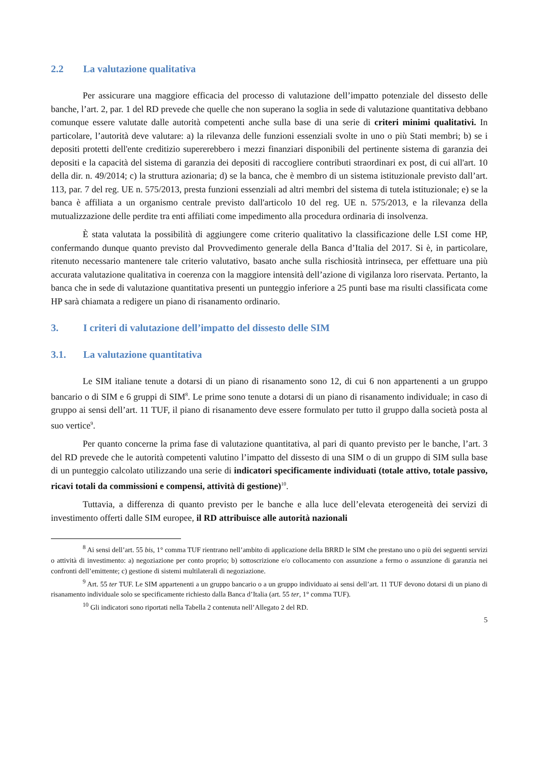2.2 La valutazione qualitativa
Per assicurare una maggiore efficacia del processo di valutazione dell’impatto potenziale del dissesto delle banche, l’art. 2, par. 1 del RD prevede che quelle che non superano la soglia in sede di valutazione quantitativa debbano comunque essere valutate dalle autorità competenti anche sulla base di una serie di criteri minimi qualitativi. In particolare, l’autorità deve valutare: a) la rilevanza delle funzioni essenziali svolte in uno o più Stati membri; b) se i depositi protetti dell'ente creditizio supererebbero i mezzi finanziari disponibili del pertinente sistema di garanzia dei depositi e la capacità del sistema di garanzia dei depositi di raccogliere contributi straordinari ex post, di cui all'art. 10 della dir. n. 49/2014; c) la struttura azionaria; d) se la banca, che è membro di un sistema istituzionale previsto dall’art. 113, par. 7 del reg. UE n. 575/2013, presta funzioni essenziali ad altri membri del sistema di tutela istituzionale; e) se la banca è affiliata a un organismo centrale previsto dall'articolo 10 del reg. UE n. 575/2013, e la rilevanza della mutualizzazione delle perdite tra enti affiliati come impedimento alla procedura ordinaria di insolvenza.
È stata valutata la possibilità di aggiungere come criterio qualitativo la classificazione delle LSI come HP, confermando dunque quanto previsto dal Provvedimento generale della Banca d’Italia del 2017. Si è, in particolare, ritenuto necessario mantenere tale criterio valutativo, basato anche sulla rischiosità intrinseca, per effettuare una più accurata valutazione qualitativa in coerenza con la maggiore intensità dell’azione di vigilanza loro riservata. Pertanto, la banca che in sede di valutazione quantitativa presenti un punteggio inferiore a 25 punti base ma risulti classificata come HP sarà chiamata a redigere un piano di risanamento ordinario.
3. I criteri di valutazione dell’impatto del dissesto delle SIM
3.1. La valutazione quantitativa
Le SIM italiane tenute a dotarsi di un piano di risanamento sono 12, di cui 6 non appartenenti a un gruppo bancario o di SIM e 6 gruppi di SIM<sup>8</sup>. Le prime sono tenute a dotarsi di un piano di risanamento individuale; in caso di gruppo ai sensi dell’art. 11 TUF, il piano di risanamento deve essere formulato per tutto il gruppo dalla società posta al suo vertice<sup>9</sup>.
Per quanto concerne la prima fase di valutazione quantitativa, al pari di quanto previsto per le banche, l’art. 3 del RD prevede che le autorità competenti valutino l’impatto del dissesto di una SIM o di un gruppo di SIM sulla base di un punteggio calcolato utilizzando una serie di indicatori specificamente individuati (totale attivo, totale passivo, ricavi totali da commissioni e compensi, attività di gestione)<sup>10</sup>.
Tuttavia, a differenza di quanto previsto per le banche e alla luce dell’elevata eterogeneità dei servizi di investimento offerti dalle SIM europee, il RD attribuisce alle autorità nazionali
<sup>8</sup> Ai sensi dell’art. 55 bis, 1° comma TUF rientrano nell’ambito di applicazione della BRRD le SIM che prestano uno o più dei seguenti servizi o attività di investimento: a) negoziazione per conto proprio; b) sottoscrizione e/o collocamento con assunzione a fermo o assunzione di garanzia nei confronti dell’emittente; c) gestione di sistemi multilaterali di negoziazione.
<sup>9</sup> Art. 55 ter TUF. Le SIM appartenenti a un gruppo bancario o a un gruppo individuato ai sensi dell’art. 11 TUF devono dotarsi di un piano di risanamento individuale solo se specificamente richiesto dalla Banca d’Italia (art. 55 ter, 1° comma TUF).
<sup>10</sup> Gli indicatori sono riportati nella Tabella 2 contenuta nell’Allegato 2 del RD.
5